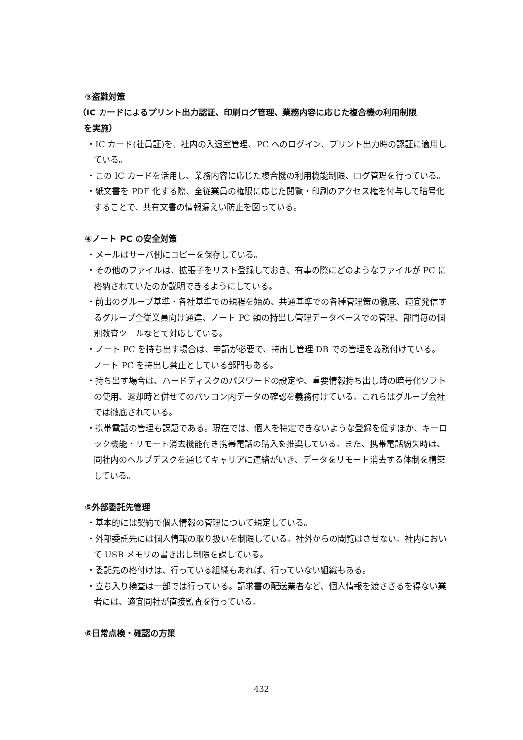③盗難対策
（IC カードによるプリント出力認証、印刷ログ管理、業務内容に応じた複合機の利用制限
を実施）
・IC カード(社員証)を、社内の入退室管理、PC へのログイン、プリント出力時の認証に適用している。
・この IC カードを活用し、業務内容に応じた複合機の利用機能制限、ログ管理を行っている。
・紙文書を PDF 化する際、全従業員の権限に応じた閲覧・印刷のアクセス権を付与して暗号化することで、共有文書の情報漏えい防止を図っている。
④ノート PC の安全対策
・メールはサーバ側にコピーを保存している。
・その他のファイルは、拡張子をリスト登録しておき、有事の際にどのようなファイルが PC に格納されていたのか説明できるようにしている。
・前出のグループ基準・各社基準での規程を始め、共通基準での各種管理策の徹底、適宜発信するグループ全従業員向け通達、ノート PC 類の持出し管理データベースでの管理、部門毎の個別教育ツールなどで対応している。
・ノート PC を持ち出す場合は、申請が必要で、持出し管理 DB での管理を義務付けている。ノート PC を持出し禁止としている部門もある。
・持ち出す場合は、ハードディスクのパスワードの設定や、重要情報持ち出し時の暗号化ソフトの使用、返却時と併せてのパソコン内データの確認を義務付けている。これらはグループ会社では徹底されている。
・携帯電話の管理も課題である。現在では、個人を特定できないような登録を促すほか、キーロック機能・リモート消去機能付き携帯電話の購入を推奨している。また、携帯電話紛失時は、同社内のヘルプデスクを通じてキャリアに連絡がいき、データをリモート消去する体制を構築している。
⑤外部委託先管理
・基本的には契約で個人情報の管理について規定している。
・外部委託先には個人情報の取り扱いを制限している。社外からの閲覧はさせない。社内において USB メモリの書き出し制限を課している。
・委託先の格付けは、行っている組織もあれば、行っていない組織もある。
・立ち入り検査は一部では行っている。請求書の配送業者など、個人情報を渡さざるを得ない業者には、適宜同社が直接監査を行っている。
⑥日常点検・確認の方策
432